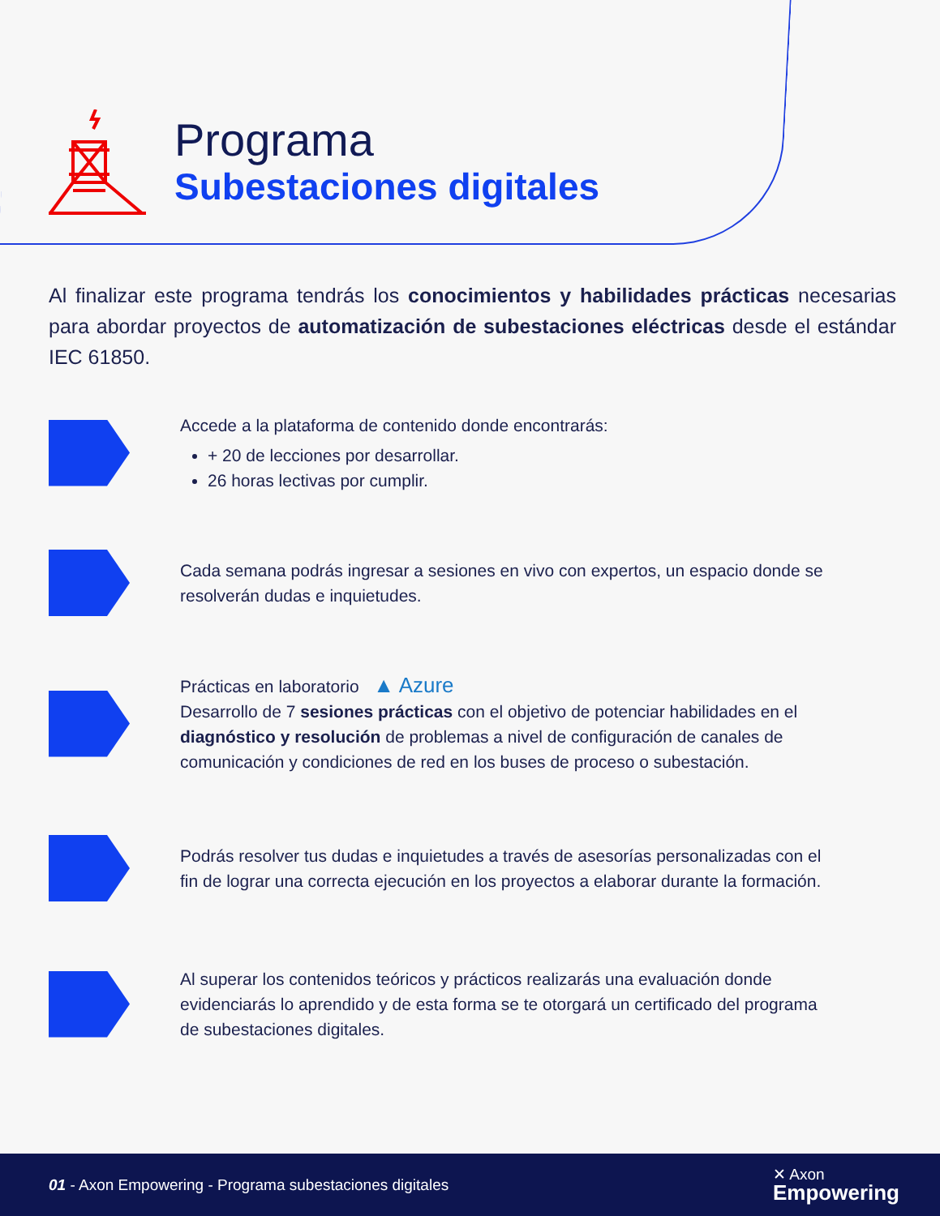Programa
Subestaciones digitales
Al finalizar este programa tendrás los conocimientos y habilidades prácticas necesarias para abordar proyectos de automatización de subestaciones eléctricas desde el estándar IEC 61850.
Accede a la plataforma de contenido donde encontrarás:
+ 20 de lecciones por desarrollar.
26 horas lectivas por cumplir.
Cada semana podrás ingresar a sesiones en vivo con expertos, un espacio donde se resolverán dudas e inquietudes.
Prácticas en laboratorio ▲ Azure
Desarrollo de 7 sesiones prácticas con el objetivo de potenciar habilidades en el diagnóstico y resolución de problemas a nivel de configuración de canales de comunicación y condiciones de red en los buses de proceso o subestación.
Podrás resolver tus dudas e inquietudes a través de asesorías personalizadas con el fin de lograr una correcta ejecución en los proyectos a elaborar durante la formación.
Al superar los contenidos teóricos y prácticos realizarás una evaluación donde evidenciarás lo aprendido y de esta forma se te otorgará un certificado del programa de subestaciones digitales.
01 - Axon Empowering - Programa subestaciones digitales ✕ Axon
Empowering